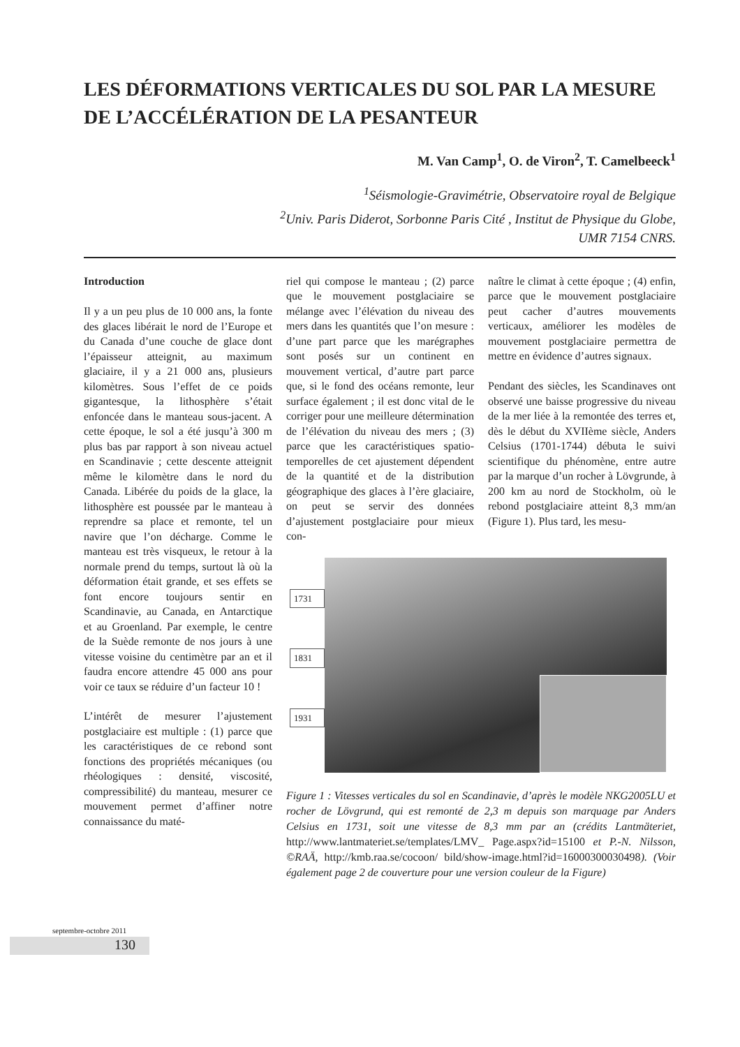LES DÉFORMATIONS VERTICALES DU SOL PAR LA MESURE DE L’ACCÉLÉRATION DE LA PESANTEUR
M. Van Camp<sup>1</sup>, O. de Viron<sup>2</sup>, T. Camelbeeck<sup>1</sup>
<sup>1</sup> Séismologie-Gravimétrie, Observatoire royal de Belgique
<sup>2</sup> Univ. Paris Diderot, Sorbonne Paris Cité , Institut de Physique du Globe,
UMR 7154 CNRS.
Introduction
Il y a un peu plus de 10 000 ans, la fonte des glaces libérait le nord de l’Europe et du Canada d’une couche de glace dont l’épaisseur atteignit, au maximum glaciaire, il y a 21 000 ans, plusieurs kilomètres. Sous l’effet de ce poids gigantesque, la lithosphère s’était enfoncée dans le manteau sous-jacent. A cette époque, le sol a été jusqu’à 300 m plus bas par rapport à son niveau actuel en Scandinavie ; cette descente atteignit même le kilomètre dans le nord du Canada. Libérée du poids de la glace, la lithosphère est poussée par le manteau à reprendre sa place et remonte, tel un navire que l’on décharge. Comme le manteau est très visqueux, le retour à la normale prend du temps, surtout là où la déformation était grande, et ses effets se font encore toujours sentir en Scandinavie, au Canada, en Antarctique et au Groenland. Par exemple, le centre de la Suède remonte de nos jours à une vitesse voisine du centimètre par an et il faudra encore attendre 45 000 ans pour voir ce taux se réduire d’un facteur 10 !
L’intérêt de mesurer l’ajustement postglaciaire est multiple : (1) parce que les caractéristiques de ce rebond sont fonctions des propriétés mécaniques (ou rhéologiques : densité, viscosité, compressibilité) du manteau, mesurer ce mouvement permet d’affiner notre connaissance du maté-
riel qui compose le manteau ; (2) parce que le mouvement postglaciaire se mélange avec l’élévation du niveau des mers dans les quantités que l’on mesure : d’une part parce que les marégraphes sont posés sur un continent en mouvement vertical, d’autre part parce que, si le fond des océans remonte, leur surface également ; il est donc vital de le corriger pour une meilleure détermination de l’élévation du niveau des mers ; (3) parce que les caractéristiques spatio-temporelles de cet ajustement dépendent de la quantité et de la distribution géographique des glaces à l’ère glaciaire, on peut se servir des données d’ajustement postglaciaire pour mieux con-
naître le climat à cette époque ; (4) enfin, parce que le mouvement postglaciaire peut cacher d’autres mouvements verticaux, améliorer les modèles de mouvement postglaciaire permettra de mettre en évidence d’autres signaux.
Pendant des siècles, les Scandinaves ont observé une baisse progressive du niveau de la mer liée à la remontée des terres et, dès le début du XVIIème siècle, Anders Celsius (1701-1744) débuta le suivi scientifique du phénomène, entre autre par la marque d’un rocher à Lövgrunde, à 200 km au nord de Stockholm, où le rebond postglaciaire atteint 8,3 mm/an (Figure 1). Plus tard, les mesu-
1731
1831
1931
Figure 1 : Vitesses verticales du sol en Scandinavie, d’après le modèle NKG2005LU et rocher de Lövgrund, qui est remonté de 2,3 m depuis son marquage par Anders Celsius en 1731, soit une vitesse de 8,3 mm par an (crédits Lantmäteriet, http://www.lantmateriet.se/templates/LMV_ Page.aspx?id=15100 et P.-N. Nilsson, ©RAÄ, http://kmb.raa.se/cocoon/ bild/show-image.html?id=16000300030498). (Voir également page 2 de couverture pour une version couleur de la Figure)
septembre-octobre 2011
130